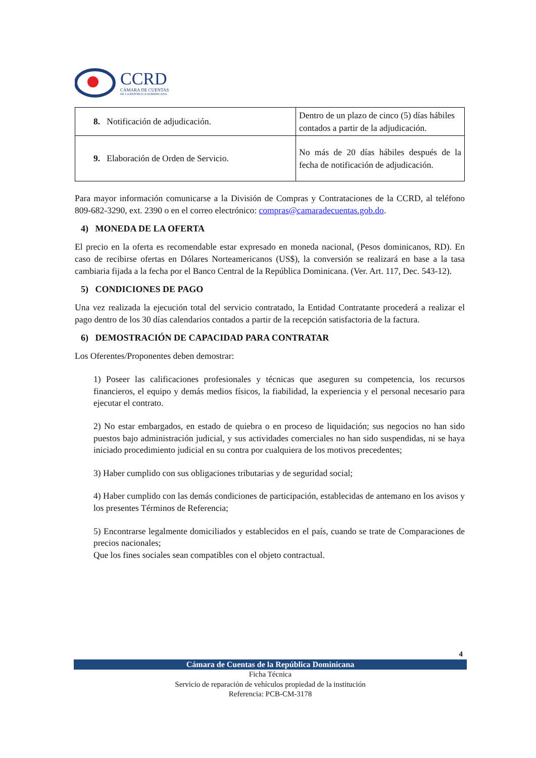CCRD
CÁMARA DE CUENTAS
DE LA REPÚBLICA DOMINICANA
| 8. Notificación de adjudicación. | Dentro de un plazo de cinco (5) días hábiles contados a partir de la adjudicación. |
| 9. Elaboración de Orden de Servicio. | No más de 20 días hábiles después de la fecha de notificación de adjudicación. |
Para mayor información comunicarse a la División de Compras y Contrataciones de la CCRD, al teléfono 809-682-3290, ext. 2390 o en el correo electrónico: compras@camaradecuentas.gob.do.
4) MONEDA DE LA OFERTA
El precio en la oferta es recomendable estar expresado en moneda nacional, (Pesos dominicanos, RD). En caso de recibirse ofertas en Dólares Norteamericanos (US$), la conversión se realizará en base a la tasa cambiaria fijada a la fecha por el Banco Central de la República Dominicana. (Ver. Art. 117, Dec. 543-12).
5) CONDICIONES DE PAGO
Una vez realizada la ejecución total del servicio contratado, la Entidad Contratante procederá a realizar el pago dentro de los 30 días calendarios contados a partir de la recepción satisfactoria de la factura.
6) DEMOSTRACIÓN DE CAPACIDAD PARA CONTRATAR
Los Oferentes/Proponentes deben demostrar:
1) Poseer las calificaciones profesionales y técnicas que aseguren su competencia, los recursos financieros, el equipo y demás medios físicos, la fiabilidad, la experiencia y el personal necesario para ejecutar el contrato.
2) No estar embargados, en estado de quiebra o en proceso de liquidación; sus negocios no han sido puestos bajo administración judicial, y sus actividades comerciales no han sido suspendidas, ni se haya iniciado procedimiento judicial en su contra por cualquiera de los motivos precedentes;
3) Haber cumplido con sus obligaciones tributarias y de seguridad social;
4) Haber cumplido con las demás condiciones de participación, establecidas de antemano en los avisos y los presentes Términos de Referencia;
5) Encontrarse legalmente domiciliados y establecidos en el país, cuando se trate de Comparaciones de precios nacionales;
Que los fines sociales sean compatibles con el objeto contractual.
4
Cámara de Cuentas de la República Dominicana
Ficha Técnica
Servicio de reparación de vehículos propiedad de la institución
Referencia: PCB-CM-3178